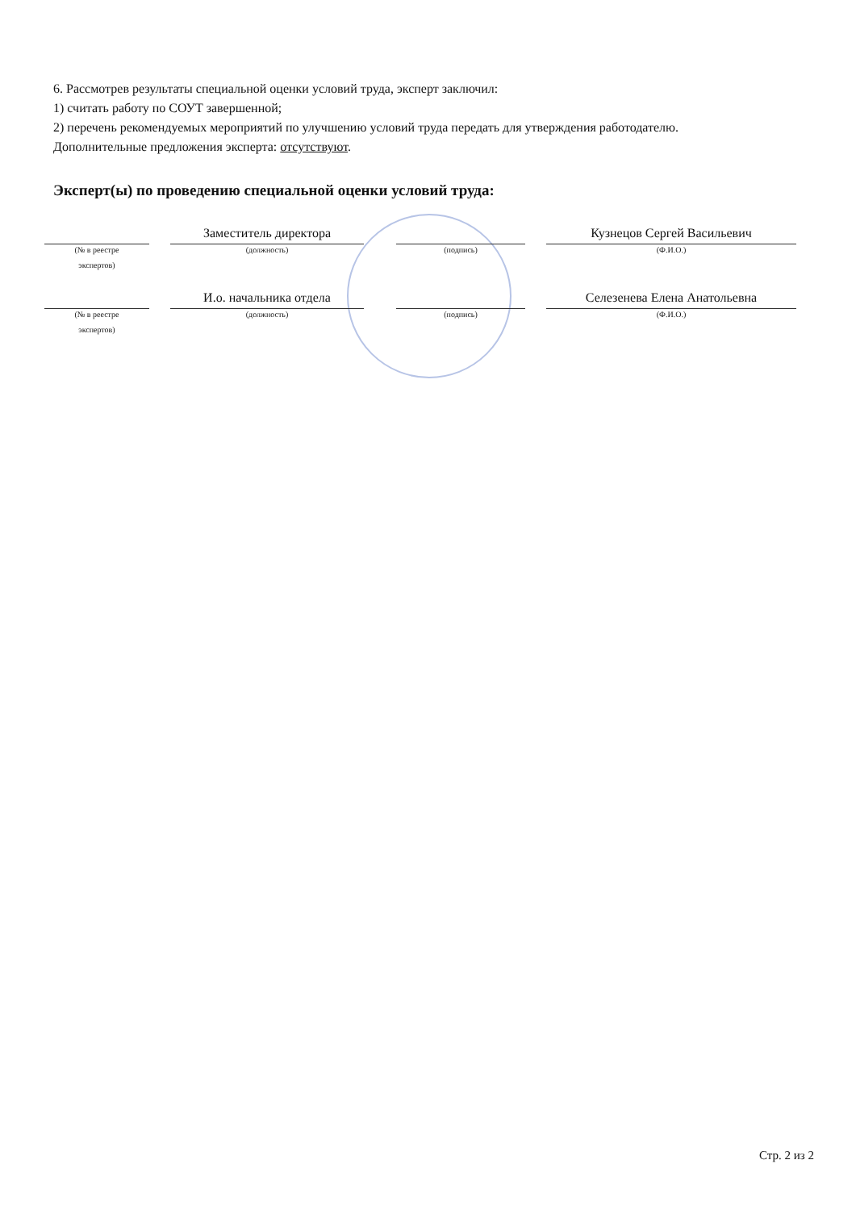6. Рассмотрев результаты специальной оценки условий труда, эксперт заключил:
1) считать работу по СОУТ завершенной;
2) перечень рекомендуемых мероприятий по улучшению условий труда передать для утверждения работодателю.
Дополнительные предложения эксперта: отсутствуют.
Эксперт(ы) по проведению специальной оценки условий труда:
(№ в реестре
экспертов)
Заместитель директора
(должность)
(подпись)
Кузнецов Сергей Васильевич
(Ф.И.О.)
(№ в реестре
экспертов)
И.о. начальника отдела
(должность)
(подпись)
Селезенева Елена Анатольевна
(Ф.И.О.)
Стр. 2 из 2